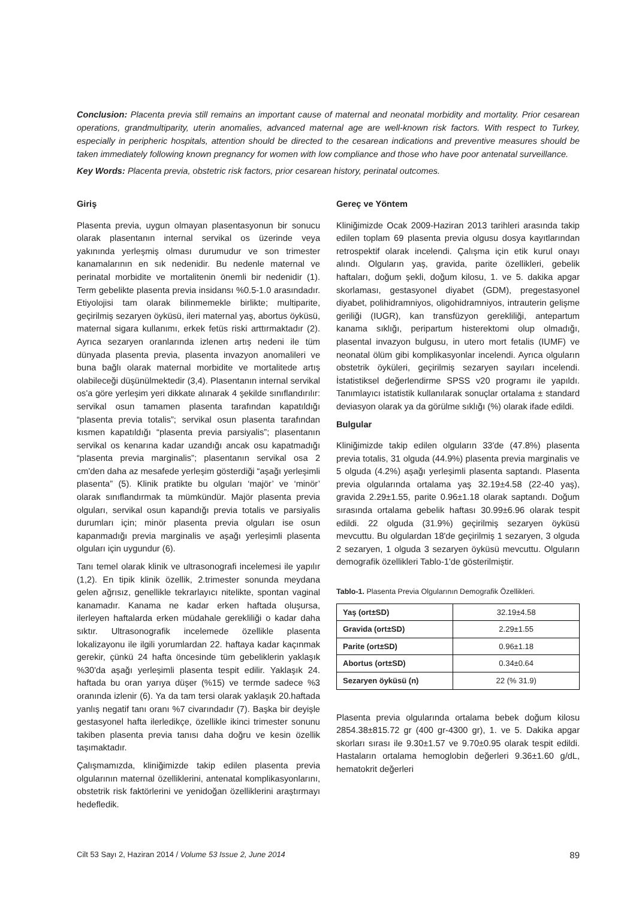Conclusion: Placenta previa still remains an important cause of maternal and neonatal morbidity and mortality. Prior cesarean operations, grandmultiparity, uterin anomalies, advanced maternal age are well-known risk factors. With respect to Turkey, especially in peripheric hospitals, attention should be directed to the cesarean indications and preventive measures should be taken immediately following known pregnancy for women with low compliance and those who have poor antenatal surveillance.
Key Words: Placenta previa, obstetric risk factors, prior cesarean history, perinatal outcomes.
Giriş
Plasenta previa, uygun olmayan plasentasyonun bir sonucu olarak plasentanın internal servikal os üzerinde veya yakınında yerleşmiş olması durumudur ve son trimester kanamalarının en sık nedenidir. Bu nedenle maternal ve perinatal morbidite ve mortalitenin önemli bir nedenidir (1). Term gebelikte plasenta previa insidansı %0.5-1.0 arasındadır. Etiyolojisi tam olarak bilinmemekle birlikte; multiparite, geçirilmiş sezaryen öyküsü, ileri maternal yaş, abortus öyküsü, maternal sigara kullanımı, erkek fetüs riski arttırmaktadır (2). Ayrıca sezaryen oranlarında izlenen artış nedeni ile tüm dünyada plasenta previa, plasenta invazyon anomalileri ve buna bağlı olarak maternal morbidite ve mortalitede artış olabileceği düşünülmektedir (3,4). Plasentanın internal servikal os'a göre yerleşim yeri dikkate alınarak 4 şekilde sınıflandırılır: servikal osun tamamen plasenta tarafından kapatıldığı “plasenta previa totalis”; servikal osun plasenta tarafından kısmen kapatıldığı “plasenta previa parsiyalis”; plasentanın servikal os kenarına kadar uzandığı ancak osu kapatmadığı “plasenta previa marginalis”; plasentanın servikal osa 2 cm'den daha az mesafede yerleşim gösterdiği “aşağı yerleşimli plasenta” (5). Klinik pratikte bu olguları ‘majör’ ve ‘minör’ olarak sınıflandırmak ta mümkündür. Majör plasenta previa olguları, servikal osun kapandığı previa totalis ve parsiyalis durumları için; minör plasenta previa olguları ise osun kapanmadığı previa marginalis ve aşağı yerleşimli plasenta olguları için uygundur (6).
Tanı temel olarak klinik ve ultrasonografi incelemesi ile yapılır (1,2). En tipik klinik özellik, 2.trimester sonunda meydana gelen ağrısız, genellikle tekrarlayıcı nitelikte, spontan vaginal kanamadır. Kanama ne kadar erken haftada oluşursa, ilerleyen haftalarda erken müdahale gerekliliği o kadar daha sıktır. Ultrasonografik incelemede özellikle plasenta lokalizayonu ile ilgili yorumlardan 22. haftaya kadar kaçınmak gerekir, çünkü 24 hafta öncesinde tüm gebeliklerin yaklaşık %30'da aşağı yerleşimli plasenta tespit edilir. Yaklaşık 24. haftada bu oran yarıya düşer (%15) ve termde sadece %3 oranında izlenir (6). Ya da tam tersi olarak yaklaşık 20.haftada yanlış negatif tanı oranı %7 civarındadır (7). Başka bir deyişle gestasyonel hafta ilerledikçe, özellikle ikinci trimester sonunu takiben plasenta previa tanısı daha doğru ve kesin özellik taşımaktadır.
Çalışmamızda, kliniğimizde takip edilen plasenta previa olgularının maternal özelliklerini, antenatal komplikasyonlarını, obstetrik risk faktörlerini ve yenidoğan özelliklerini araştırmayı hedefledik.
Gereç ve Yöntem
Kliniğimizde Ocak 2009-Haziran 2013 tarihleri arasında takip edilen toplam 69 plasenta previa olgusu dosya kayıtlarından retrospektif olarak incelendi. Çalışma için etik kurul onayı alındı. Olguların yaş, gravida, parite özellikleri, gebelik haftaları, doğum şekli, doğum kilosu, 1. ve 5. dakika apgar skorlaması, gestasyonel diyabet (GDM), pregestasyonel diyabet, polihidramniyos, oligohidramniyos, intrauterin gelişme geriliği (IUGR), kan transfüzyon gerekliliği, antepartum kanama sıklığı, peripartum histerektomi olup olmadığı, plasental invazyon bulgusu, in utero mort fetalis (IUMF) ve neonatal ölüm gibi komplikasyonlar incelendi. Ayrıca olguların obstetrik öyküleri, geçirilmiş sezaryen sayıları incelendi. İstatistiksel değerlendirme SPSS v20 programı ile yapıldı. Tanımlayıcı istatistik kullanılarak sonuçlar ortalama ± standard deviasyon olarak ya da görülme sıklığı (%) olarak ifade edildi.
Bulgular
Kliniğimizde takip edilen olguların 33'de (47.8%) plasenta previa totalis, 31 olguda (44.9%) plasenta previa marginalis ve 5 olguda (4.2%) aşağı yerleşimli plasenta saptandı. Plasenta previa olgularında ortalama yaş 32.19±4.58 (22-40 yaş), gravida 2.29±1.55, parite 0.96±1.18 olarak saptandı. Doğum sırasında ortalama gebelik haftası 30.99±6.96 olarak tespit edildi. 22 olguda (31.9%) geçirilmiş sezaryen öyküsü mevcuttu. Bu olgulardan 18'de geçirilmiş 1 sezaryen, 3 olguda 2 sezaryen, 1 olguda 3 sezaryen öyküsü mevcuttu. Olguların demografik özellikleri Tablo-1'de gösterilmiştir.
Tablo-1. Plasenta Previa Olgularının Demografik Özellikleri.
| Yaş (ort±SD) | 32.19±4.58 |
| Gravida (ort±SD) | 2.29±1.55 |
| Parite (ort±SD) | 0.96±1.18 |
| Abortus (ort±SD) | 0.34±0.64 |
| Sezaryen öyküsü (n) | 22 (% 31.9) |
Plasenta previa olgularında ortalama bebek doğum kilosu 2854.38±815.72 gr (400 gr-4300 gr), 1. ve 5. Dakika apgar skorları sırası ile 9.30±1.57 ve 9.70±0.95 olarak tespit edildi. Hastaların ortalama hemoglobin değerleri 9.36±1.60 g/dL, hematokrit değerleri
Cilt 53 Sayı 2, Haziran 2014 / Volume 53 Issue 2, June 2014 89